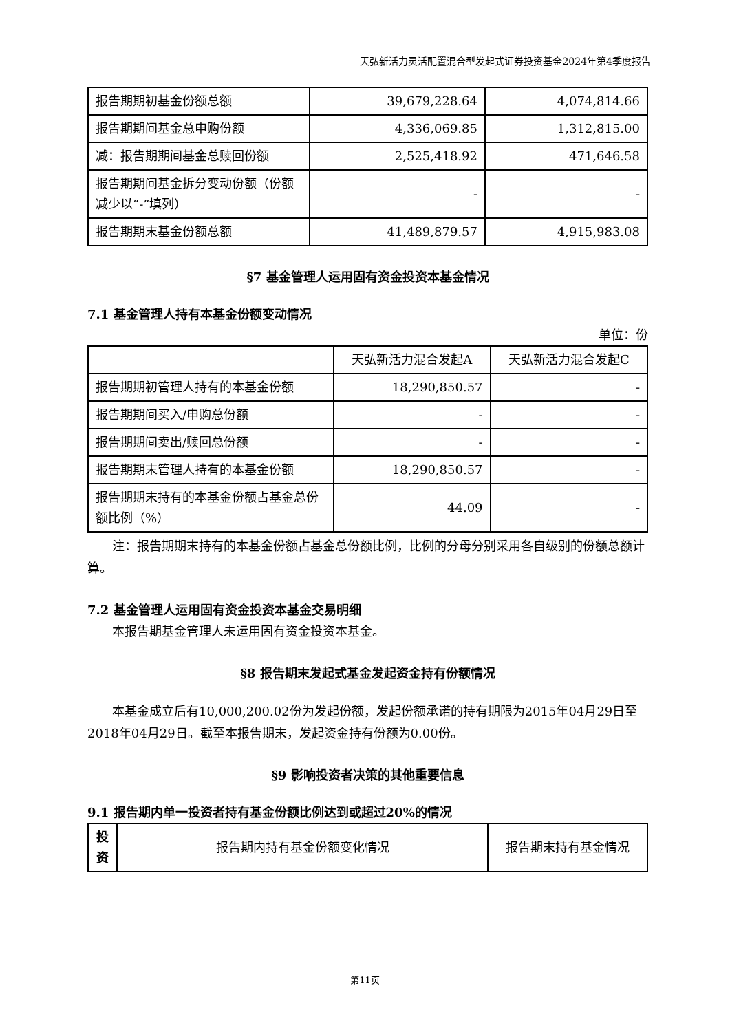天弘新活力灵活配置混合型发起式证券投资基金2024年第4季度报告
| 报告期期初基金份额总额 | 39,679,228.64 | 4,074,814.66 |
| 报告期期间基金总申购份额 | 4,336,069.85 | 1,312,815.00 |
| 减：报告期期间基金总赎回份额 | 2,525,418.92 | 471,646.58 |
| 报告期期间基金拆分变动份额（份额减少以“-”填列） | - | - |
| 报告期期末基金份额总额 | 41,489,879.57 | 4,915,983.08 |
§7 基金管理人运用固有资金投资本基金情况
7.1 基金管理人持有本基金份额变动情况
单位：份
| | 天弘新活力混合发起A | 天弘新活力混合发起C |
| --- | --- | --- |
| 报告期期初管理人持有的本基金份额 | 18,290,850.57 | - |
| 报告期期间买入/申购总份额 | - | - |
| 报告期期间卖出/赎回总份额 | - | - |
| 报告期期末管理人持有的本基金份额 | 18,290,850.57 | - |
| 报告期期末持有的本基金份额占基金总份额比例（%） | 44.09 | - |
注：报告期期末持有的本基金份额占基金总份额比例，比例的分母分别采用各自级别的份额总额计算。
7.2 基金管理人运用固有资金投资本基金交易明细
本报告期基金管理人未运用固有资金投资本基金。
§8 报告期末发起式基金发起资金持有份额情况
本基金成立后有10,000,200.02份为发起份额，发起份额承诺的持有期限为2015年04月29日至2018年04月29日。截至本报告期末，发起资金持有份额为0.00份。
§9 影响投资者决策的其他重要信息
9.1 报告期内单一投资者持有基金份额比例达到或超过20%的情况
| 投资 | 报告期内持有基金份额变化情况 | 报告期末持有基金情况 |
| --- | --- | --- |
第11页